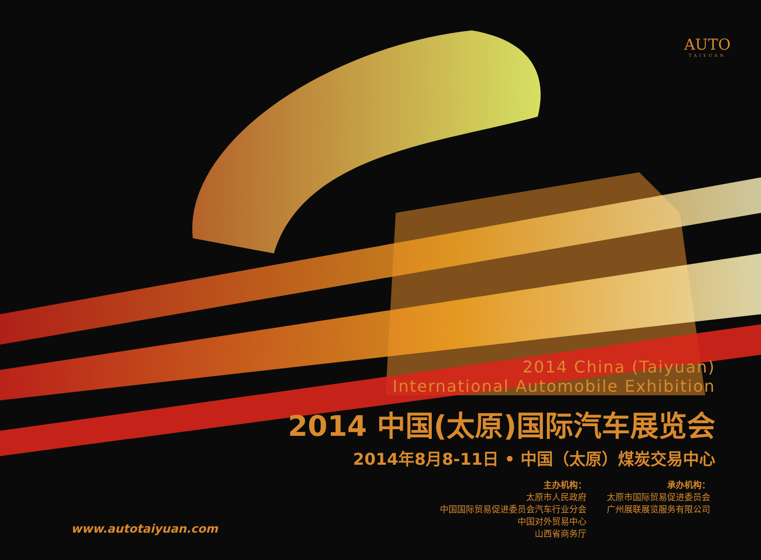AUTO
TAIYUAN
2014 China (Taiyuan)
International Automobile Exhibition
2014 中国(太原)国际汽车展览会
2014年8月8-11日 • 中国（太原）煤炭交易中心
主办机构：
太原市人民政府
中国国际贸易促进委员会汽车行业分会
中国对外贸易中心
山西省商务厅
承办机构：
太原市国际贸易促进委员会
广州展联展览服务有限公司
www.autotaiyuan.com